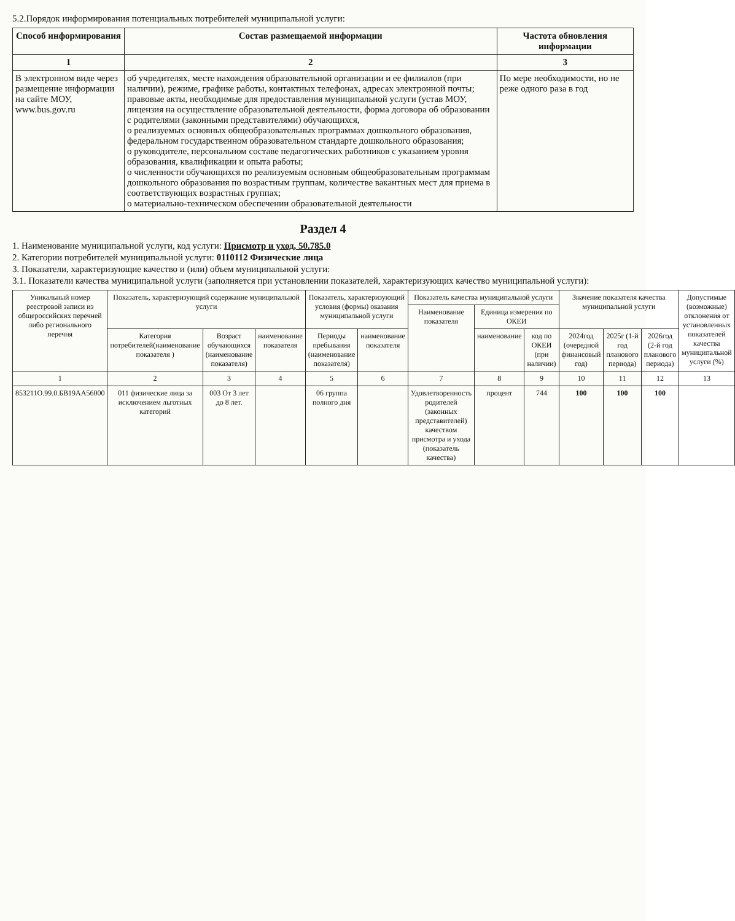5.2.Порядок информирования потенциальных потребителей муниципальной услуги:
| Способ информирования | Состав размещаемой информации | Частота обновления информации |
| --- | --- | --- |
| 1 | 2 | 3 |
| В электронном виде через размещение информации на сайте МОУ, www.bus.gov.ru | об учредителях, месте нахождения образовательной организации и ее филиалов (при наличии), режиме, графике работы, контактных телефонах, адресах электронной почты; правовые акты, необходимые для предоставления муниципальной услуги (устав МОУ, лицензия на осуществление образовательной деятельности, форма договора об образовании с родителями (законными представителями) обучающихся, о реализуемых основных общеобразовательных программах дошкольного образования, федеральном государственном образовательном стандарте дошкольного образования; о руководителе, персональном составе педагогических работников с указанием уровня образования, квалификации и опыта работы; о численности обучающихся по реализуемым основным общеобразовательным программам дошкольного образования по возрастным группам, количестве вакантных мест для приема в соответствующих возрастных группах; о материально-техническом обеспечении образовательной деятельности | По мере необходимости, но не реже одного раза в год |
Раздел 4
1. Наименование муниципальной услуги, код услуги: Присмотр и уход, 50.785.0
2. Категории потребителей муниципальной услуги: 0110112 Физические лица
3. Показатели, характеризующие качество и (или) объем муниципальной услуги:
3.1. Показатели качества муниципальной услуги (заполняется при установлении показателей, характеризующих качество муниципальной услуги):
| Уникальный номер реестровой записи из общероссийских перечней либо регионального перечня | Показатель, характеризующий содержание муниципальной услуги | | | Показатель, характеризующий условия (формы) оказания муниципальной услуги | | Показатель качества муниципальной услуги | | | Значение показателя качества муниципальной услуги | | | Допустимые (возможные) отклонения от установленных показателей качества муниципальной услуги (%) |
| | | | | | | Наименование показателя | Единица измерения по ОКЕИ | | | | | |
| | Категория потребителей(наименование показателя ) | Возраст обучающихся (наименование показателя) | наименование показателя | Периоды пребывания (наименование показателя) | наименование показателя | | наименование | код по ОКЕИ (при наличии) | 2024год (очередной финансовый год) | 2025г (1-й год планового периода) | 2026год (2-й год планового периода) | |
| 1 | 2 | 3 | 4 | 5 | 6 | 7 | 8 | 9 | 10 | 11 | 12 | 13 |
| 853211О.99.0.БВ19АА56000 | 011 физические лица за исключением льготных категорий | 003 От 3 лет до 8 лет. | | 06 группа полного дня | | Удовлетворенность родителей (законных представителей) качеством присмотра и ухода (показатель качества) | процент | 744 | 100 | 100 | 100 | |